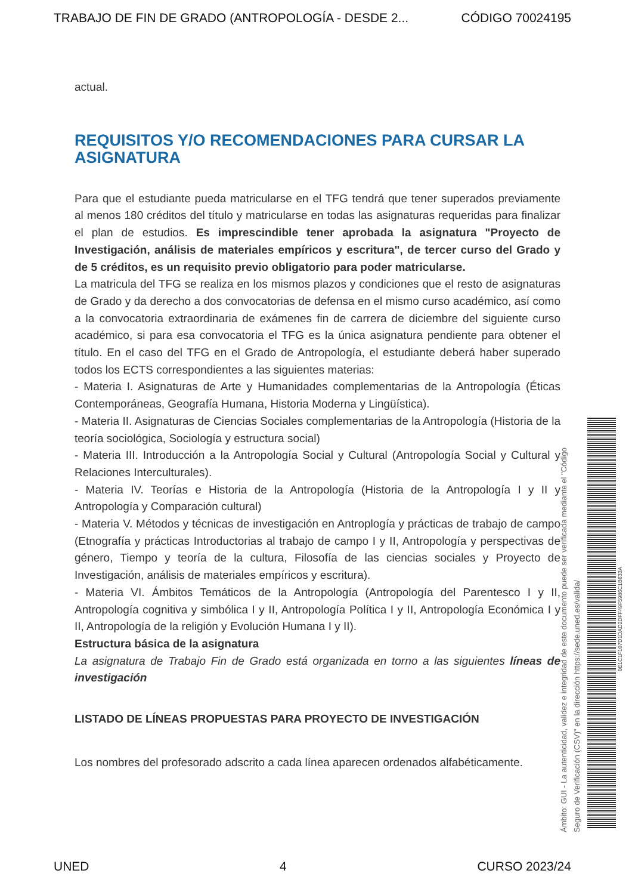TRABAJO DE FIN DE GRADO (ANTROPOLOGÍA - DESDE 2... CÓDIGO 70024195
actual.
REQUISITOS Y/O RECOMENDACIONES PARA CURSAR LA ASIGNATURA
Para que el estudiante pueda matricularse en el TFG tendrá que tener superados previamente al menos 180 créditos del título y matricularse en todas las asignaturas requeridas para finalizar el plan de estudios. Es imprescindible tener aprobada la asignatura "Proyecto de Investigación, análisis de materiales empíricos y escritura", de tercer curso del Grado y de 5 créditos, es un requisito previo obligatorio para poder matricularse.
La matricula del TFG se realiza en los mismos plazos y condiciones que el resto de asignaturas de Grado y da derecho a dos convocatorias de defensa en el mismo curso académico, así como a la convocatoria extraordinaria de exámenes fin de carrera de diciembre del siguiente curso académico, si para esa convocatoria el TFG es la única asignatura pendiente para obtener el título. En el caso del TFG en el Grado de Antropología, el estudiante deberá haber superado todos los ECTS correspondientes a las siguientes materias:
- Materia I. Asignaturas de Arte y Humanidades complementarias de la Antropología (Éticas Contemporáneas, Geografía Humana, Historia Moderna y Lingüística).
- Materia II. Asignaturas de Ciencias Sociales complementarias de la Antropología (Historia de la teoría sociológica, Sociología y estructura social)
- Materia III. Introducción a la Antropología Social y Cultural (Antropología Social y Cultural y Relaciones Interculturales).
- Materia IV. Teorías e Historia de la Antropología (Historia de la Antropología I y II y Antropología y Comparación cultural)
- Materia V. Métodos y técnicas de investigación en Antroplogía y prácticas de trabajo de campo (Etnografía y prácticas Introductorias al trabajo de campo I y II, Antropología y perspectivas de género, Tiempo y teoría de la cultura, Filosofía de las ciencias sociales y Proyecto de Investigación, análisis de materiales empíricos y escritura).
- Materia VI. Ámbitos Temáticos de la Antropología (Antropología del Parentesco I y II, Antropología cognitiva y simbólica I y II, Antropología Política I y II, Antropología Económica I y II, Antropología de la religión y Evolución Humana I y II).
Estructura básica de la asignatura
La asignatura de Trabajo Fin de Grado está organizada en torno a las siguientes líneas de investigación
LISTADO DE LÍNEAS PROPUESTAS PARA PROYECTO DE INVESTIGACIÓN
Los nombres del profesorado adscrito a cada línea aparecen ordenados alfabéticamente.
Ámbito: GUI - La autenticidad, validez e integridad de este documento puede ser verificada mediante el "Código Seguro de Verificación (CSV)" en la dirección https://sede.uned.es/valida/
0E1C1F107D1DAD2DFF49F5986C1B633A
UNED 4 CURSO 2023/24